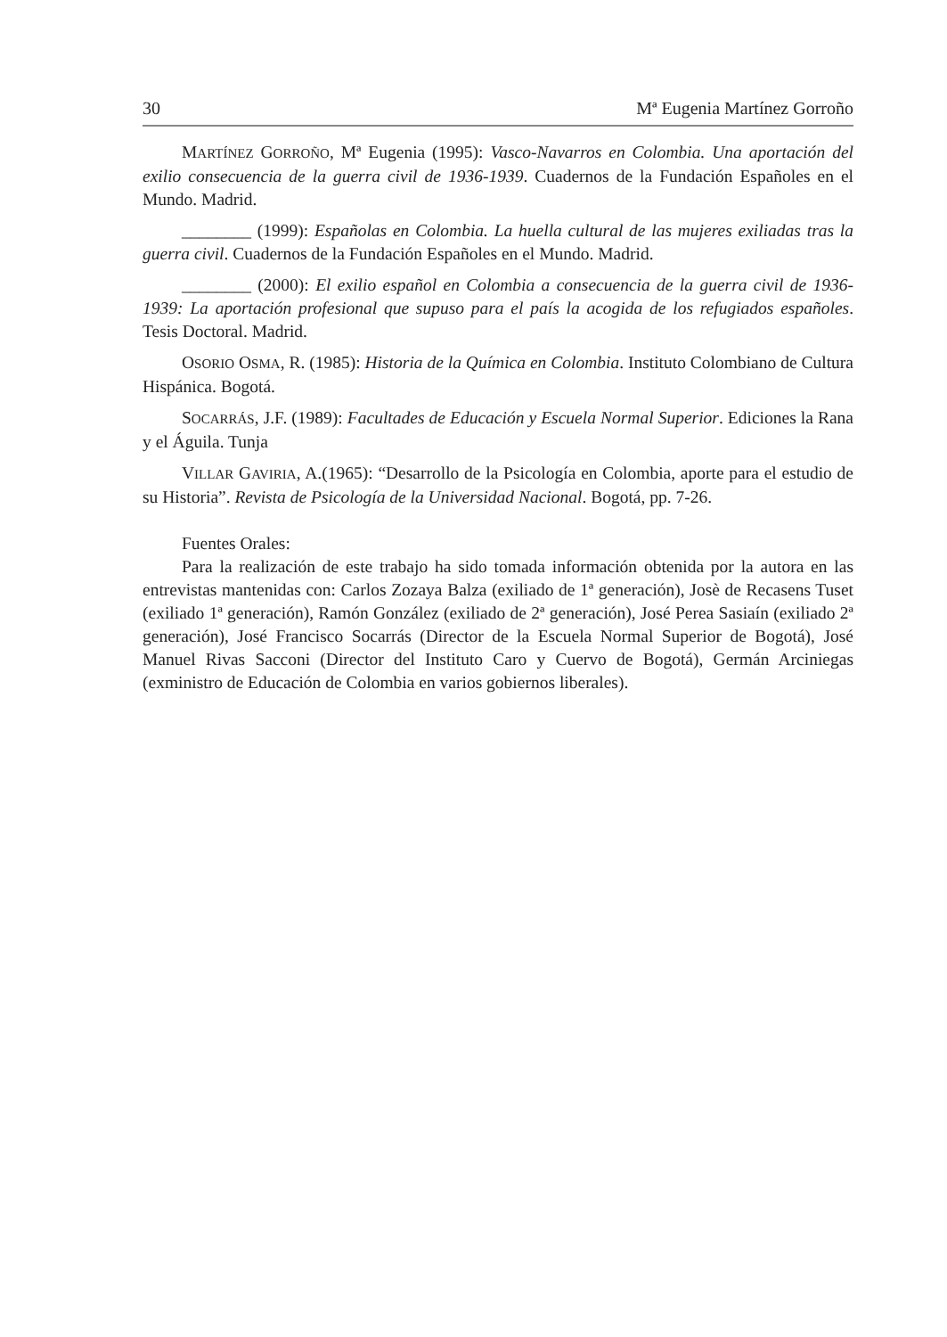30 Mª Eugenia Martínez Gorroño
MARTÍNEZ GORROÑO, Mª Eugenia (1995): Vasco-Navarros en Colombia. Una aportación del exilio consecuencia de la guerra civil de 1936-1939. Cuadernos de la Fundación Españoles en el Mundo. Madrid.
________ (1999): Españolas en Colombia. La huella cultural de las mujeres exiliadas tras la guerra civil. Cuadernos de la Fundación Españoles en el Mundo. Madrid.
________ (2000): El exilio español en Colombia a consecuencia de la guerra civil de 1936-1939: La aportación profesional que supuso para el país la acogida de los refugiados españoles. Tesis Doctoral. Madrid.
OSORIO OSMA, R. (1985): Historia de la Química en Colombia. Instituto Colombiano de Cultura Hispánica. Bogotá.
SOCARRÁS, J.F. (1989): Facultades de Educación y Escuela Normal Superior. Ediciones la Rana y el Águila. Tunja
VILLAR GAVIRIA, A.(1965): “Desarrollo de la Psicología en Colombia, aporte para el estudio de su Historia”. Revista de Psicología de la Universidad Nacional. Bogotá, pp. 7-26.
Fuentes Orales:
Para la realización de este trabajo ha sido tomada información obtenida por la autora en las entrevistas mantenidas con: Carlos Zozaya Balza (exiliado de 1ª generación), Josè de Recasens Tuset (exiliado 1ª generación), Ramón González (exiliado de 2ª generación), José Perea Sasiaín (exiliado 2ª generación), José Francisco Socarrás (Director de la Escuela Normal Superior de Bogotá), José Manuel Rivas Sacconi (Director del Instituto Caro y Cuervo de Bogotá), Germán Arciniegas (exministro de Educación de Colombia en varios gobiernos liberales).